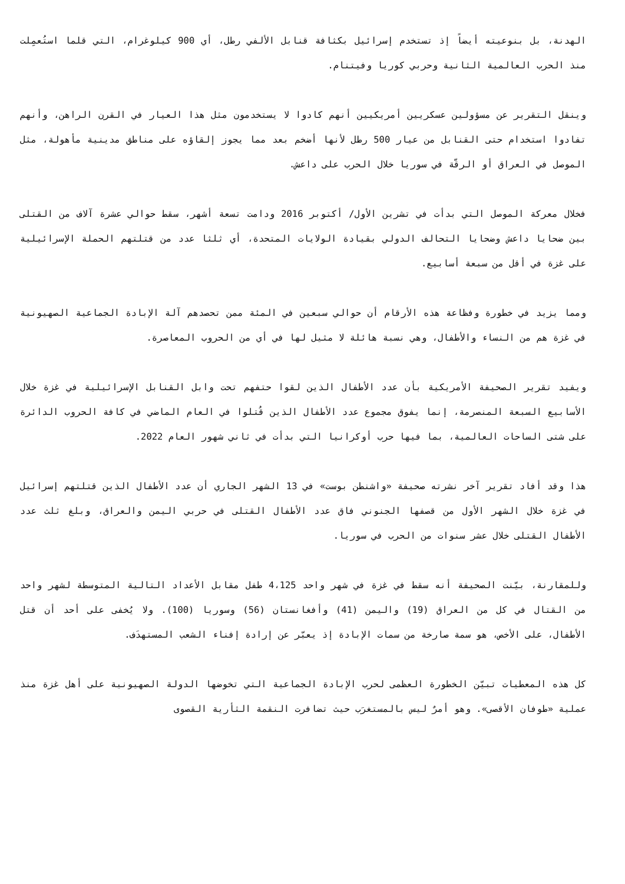الهدنة، بل بنوعيته أيضاً إذ تستخدم إسرائيل بكثافة قنابل الألفي رطل، أي 900 كيلوغرام، التي قلما استُعمِلت منذ الحرب العالمية الثانية وحربي كوريا وفيتنام.
وينقل التقرير عن مسؤولين عسكريين أمريكيين أنهم كادوا لا يستخدمون مثل هذا العيار في القرن الراهن، وأنهم تفادوا استخدام حتى القنابل من عيار 500 رطل لأنها أضخم بعد مما يجوز إلقاؤه على مناطق مدينية مأهولة، مثل الموصل في العراق أو الرقّة في سوريا خلال الحرب على داعش.
فخلال معركة الموصل التي بدأت في تشرين الأول/ أكتوبر 2016 ودامت تسعة أشهر، سقط حوالي عشرة آلاف من القتلى بين ضحايا داعش وضحايا التحالف الدولي بقيادة الولايات المتحدة، أي ثلثا عدد من قتلتهم الحملة الإسرائيلية على غزة في أقل من سبعة أسابيع.
ومما يزيد في خطورة وفظاعة هذه الأرقام أن حوالي سبعين في المئة ممن تحصدهم آلة الإبادة الجماعية الصهيونية في غزة هم من النساء والأطفال، وهي نسبة هائلة لا مثيل لها في أي من الحروب المعاصرة.
ويفيد تقرير الصحيفة الأمريكية بأن عدد الأطفال الذين لقوا حتفهم تحت وابل القنابل الإسرائيلية في غزة خلال الأسابيع السبعة المنصرمة، إنما يفوق مجموع عدد الأطفال الذين قُتلوا في العام الماضي في كافة الحروب الدائرة على شتى الساحات العالمية، بما فيها حرب أوكرانيا التي بدأت في ثاني شهور العام 2022.
هذا وقد أفاد تقرير آخر نشرته صحيفة «واشنطن بوست» في 13 الشهر الجاري أن عدد الأطفال الذين قتلتهم إسرائيل في غزة خلال الشهر الأول من قصفها الجنوني فاق عدد الأطفال القتلى في حربي اليمن والعراق، وبلغ ثلث عدد الأطفال القتلى خلال عشر سنوات من الحرب في سوريا.
وللمقارنة، بيّنت الصحيفة أنه سقط في غزة في شهر واحد 4،125 طفل مقابل الأعداد التالية المتوسطة لشهر واحد من القتال في كل من العراق (19) واليمن (41) وأفغانستان (56) وسوريا (100). ولا يُخفى على أحد أن قتل الأطفال، على الأخص، هو سمة صارخة من سمات الإبادة إذ يعبّر عن إرادة إفناء الشعب المستهدَف.
كل هذه المعطيات تبيّن الخطورة العظمى لحرب الإبادة الجماعية التي تخوضها الدولة الصهيونية على أهل غزة منذ عملية «طوفان الأقصى». وهو أمرٌ ليس بالمستغرَب حيث تضافرت النقمة الثأرية القصوى